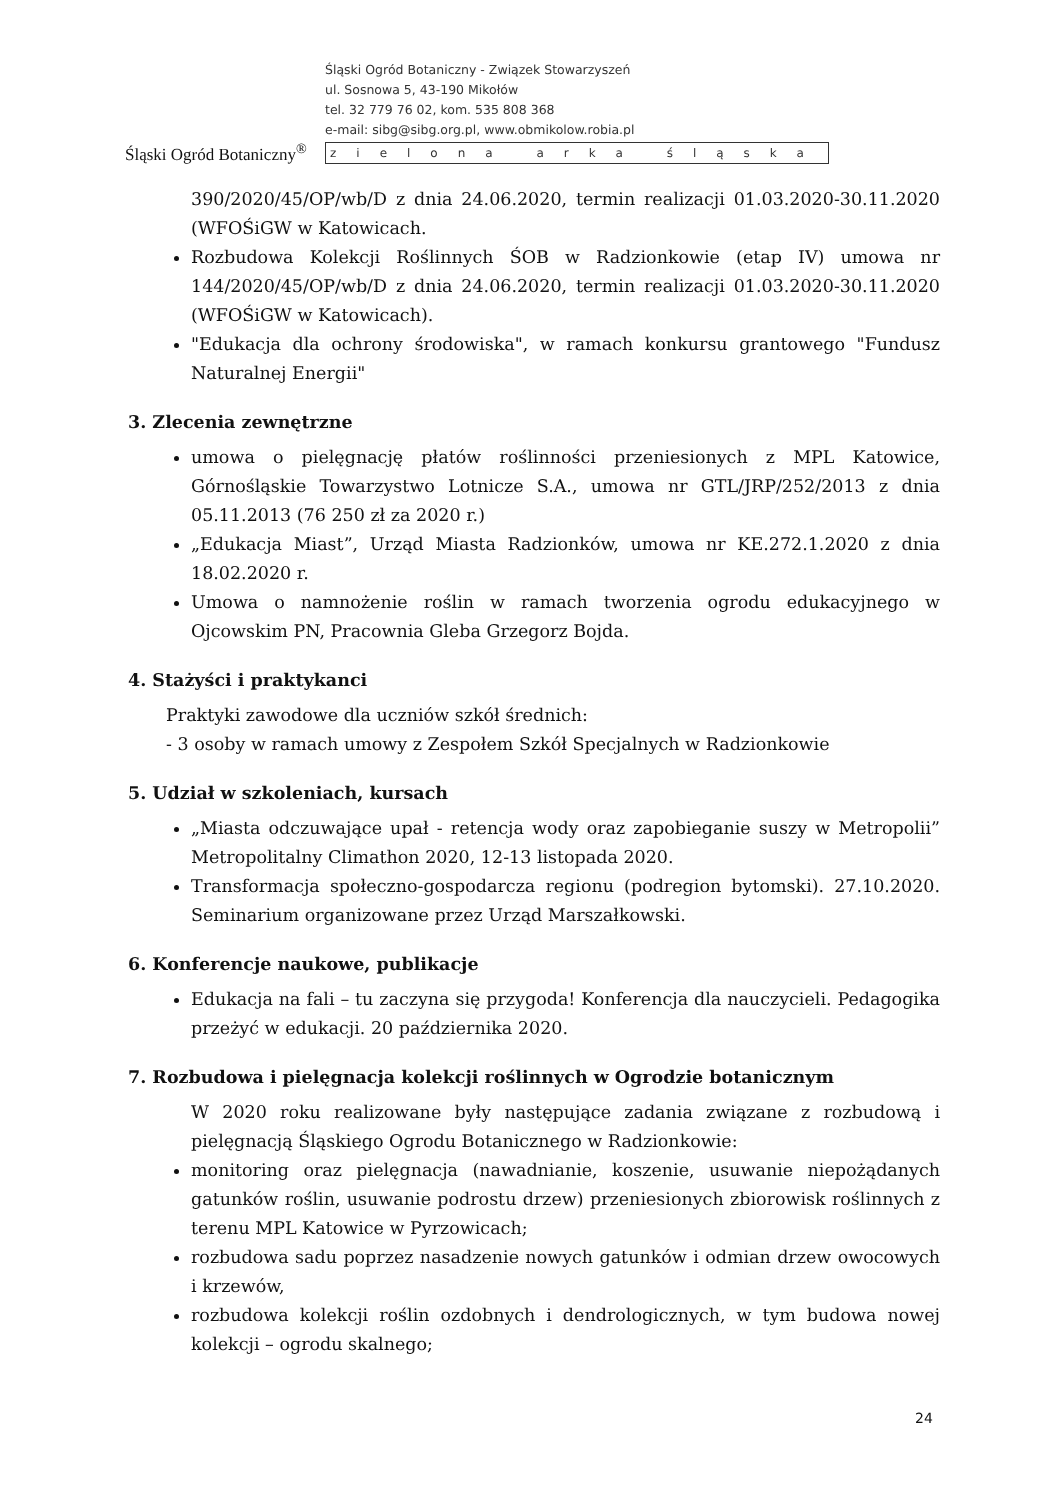Śląski Ogród Botaniczny<sup>®</sup>
Śląski Ogród Botaniczny - Związek Stowarzyszeń
ul. Sosnowa 5, 43-190 Mikołów
tel. 32 779 76 02, kom. 535 808 368
e-mail: sibg@sibg.org.pl, www.obmikolow.robia.pl
zielona arka śląska
390/2020/45/OP/wb/D z dnia 24.06.2020, termin realizacji 01.03.2020-30.11.2020 (WFOŚiGW w Katowicach.
Rozbudowa Kolekcji Roślinnych ŚOB w Radzionkowie (etap IV) umowa nr 144/2020/45/OP/wb/D z dnia 24.06.2020, termin realizacji 01.03.2020-30.11.2020 (WFOŚiGW w Katowicach).
"Edukacja dla ochrony środowiska", w ramach konkursu grantowego "Fundusz Naturalnej Energii"
3. Zlecenia zewnętrzne
umowa o pielęgnację płatów roślinności przeniesionych z MPL Katowice, Górnośląskie Towarzystwo Lotnicze S.A., umowa nr GTL/JRP/252/2013 z dnia 05.11.2013 (76 250 zł za 2020 r.)
„Edukacja Miast”, Urząd Miasta Radzionków, umowa nr KE.272.1.2020 z dnia 18.02.2020 r.
Umowa o namnożenie roślin w ramach tworzenia ogrodu edukacyjnego w Ojcowskim PN, Pracownia Gleba Grzegorz Bojda.
4. Stażyści i praktykanci
Praktyki zawodowe dla uczniów szkół średnich:
- 3 osoby w ramach umowy z Zespołem Szkół Specjalnych w Radzionkowie
5. Udział w szkoleniach, kursach
„Miasta odczuwające upał - retencja wody oraz zapobieganie suszy w Metropolii” Metropolitalny Climathon 2020, 12-13 listopada 2020.
Transformacja społeczno-gospodarcza regionu (podregion bytomski). 27.10.2020. Seminarium organizowane przez Urząd Marszałkowski.
6. Konferencje naukowe, publikacje
Edukacja na fali – tu zaczyna się przygoda! Konferencja dla nauczycieli. Pedagogika przeżyć w edukacji. 20 października 2020.
7. Rozbudowa i pielęgnacja kolekcji roślinnych w Ogrodzie botanicznym
W 2020 roku realizowane były następujące zadania związane z rozbudową i pielęgnacją Śląskiego Ogrodu Botanicznego w Radzionkowie:
monitoring oraz pielęgnacja (nawadnianie, koszenie, usuwanie niepożądanych gatunków roślin, usuwanie podrostu drzew) przeniesionych zbiorowisk roślinnych z terenu MPL Katowice w Pyrzowicach;
rozbudowa sadu poprzez nasadzenie nowych gatunków i odmian drzew owocowych i krzewów,
rozbudowa kolekcji roślin ozdobnych i dendrologicznych, w tym budowa nowej kolekcji – ogrodu skalnego;
24